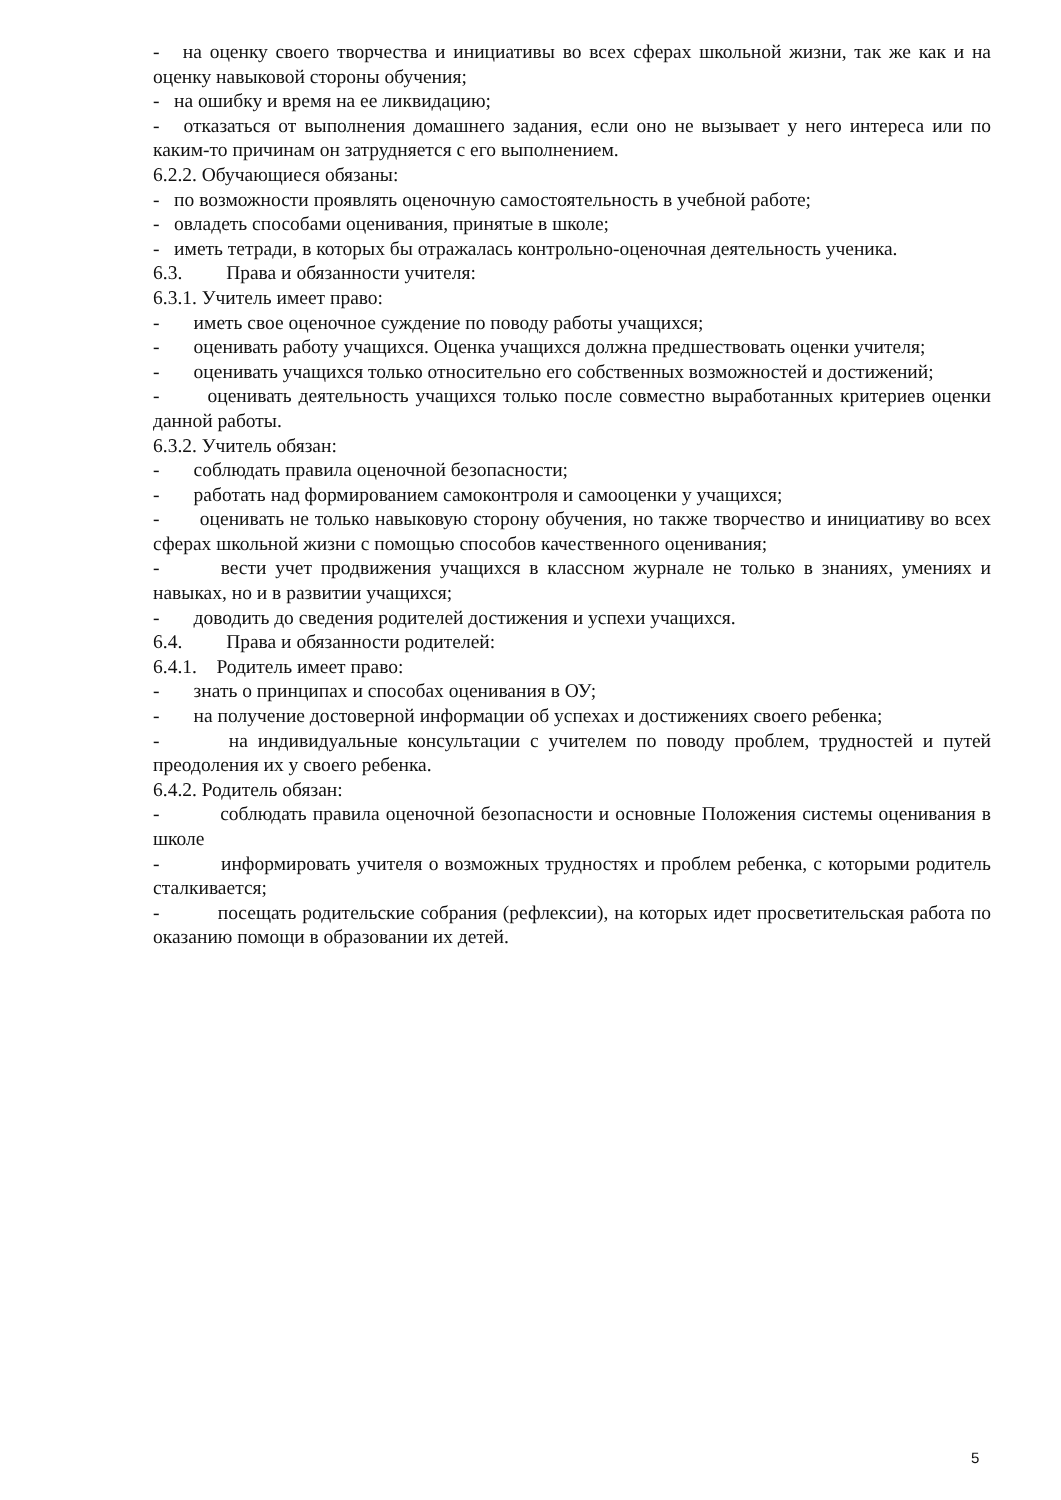- на оценку своего творчества и инициативы во всех сферах школьной жизни, так же как и на оценку навыковой стороны обучения;
- на ошибку и время на ее ликвидацию;
- отказаться от выполнения домашнего задания, если оно не вызывает у него интереса или по каким-то причинам он затрудняется с его выполнением.
6.2.2. Обучающиеся обязаны:
- по возможности проявлять оценочную самостоятельность в учебной работе;
- овладеть способами оценивания, принятые в школе;
- иметь тетради, в которых бы отражалась контрольно-оценочная деятельность ученика.
6.3. Права и обязанности учителя:
6.3.1. Учитель имеет право:
- иметь свое оценочное суждение по поводу работы учащихся;
- оценивать работу учащихся. Оценка учащихся должна предшествовать оценки учителя;
- оценивать учащихся только относительно его собственных возможностей и достижений;
- оценивать деятельность учащихся только после совместно выработанных критериев оценки данной работы.
6.3.2. Учитель обязан:
- соблюдать правила оценочной безопасности;
- работать над формированием самоконтроля и самооценки у учащихся;
- оценивать не только навыковую сторону обучения, но также творчество и инициативу во всех сферах школьной жизни с помощью способов качественного оценивания;
- вести учет продвижения учащихся в классном журнале не только в знаниях, умениях и навыках, но и в развитии учащихся;
- доводить до сведения родителей достижения и успехи учащихся.
6.4. Права и обязанности родителей:
6.4.1. Родитель имеет право:
- знать о принципах и способах оценивания в ОУ;
- на получение достоверной информации об успехах и достижениях своего ребенка;
- на индивидуальные консультации с учителем по поводу проблем, трудностей и путей преодоления их у своего ребенка.
6.4.2. Родитель обязан:
- соблюдать правила оценочной безопасности и основные Положения системы оценивания в школе
- информировать учителя о возможных трудностях и проблем ребенка, с которыми родитель сталкивается;
- посещать родительские собрания (рефлексии), на которых идет просветительская работа по оказанию помощи в образовании их детей.
5